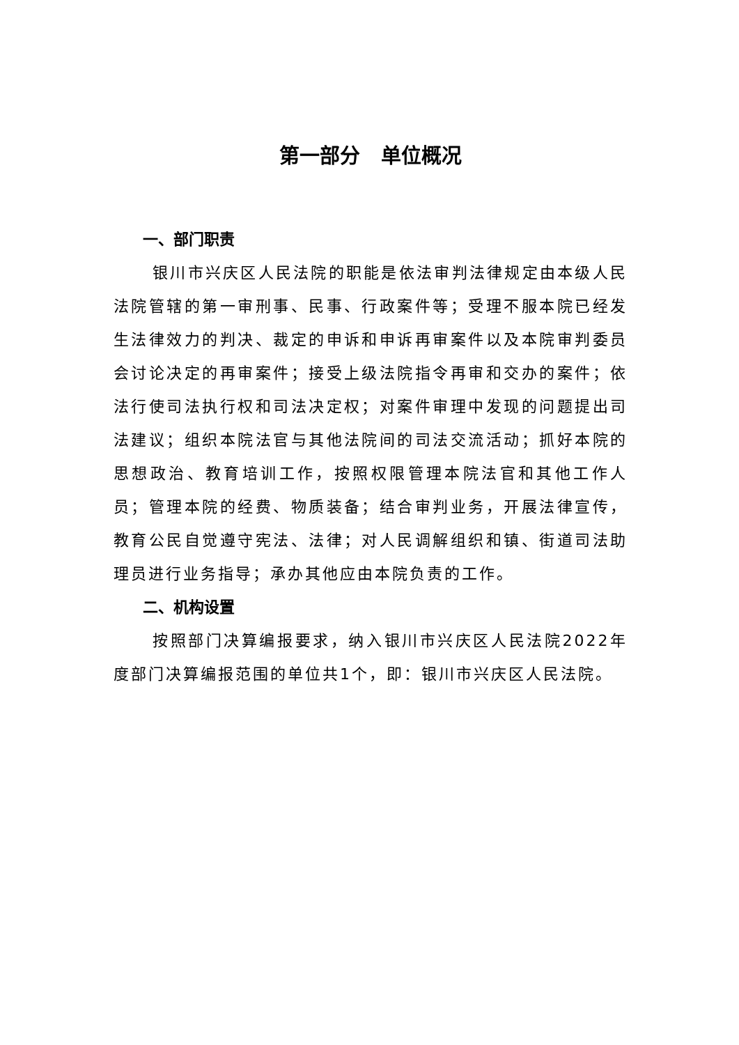第一部分 单位概况
一、部门职责
银川市兴庆区人民法院的职能是依法审判法律规定由本级人民法院管辖的第一审刑事、民事、行政案件等；受理不服本院已经发生法律效力的判决、裁定的申诉和申诉再审案件以及本院审判委员会讨论决定的再审案件；接受上级法院指令再审和交办的案件；依法行使司法执行权和司法决定权；对案件审理中发现的问题提出司法建议；组织本院法官与其他法院间的司法交流活动；抓好本院的思想政治、教育培训工作，按照权限管理本院法官和其他工作人员；管理本院的经费、物质装备；结合审判业务，开展法律宣传，教育公民自觉遵守宪法、法律；对人民调解组织和镇、街道司法助理员进行业务指导；承办其他应由本院负责的工作。
二、机构设置
按照部门决算编报要求，纳入银川市兴庆区人民法院2022年度部门决算编报范围的单位共1个，即：银川市兴庆区人民法院。